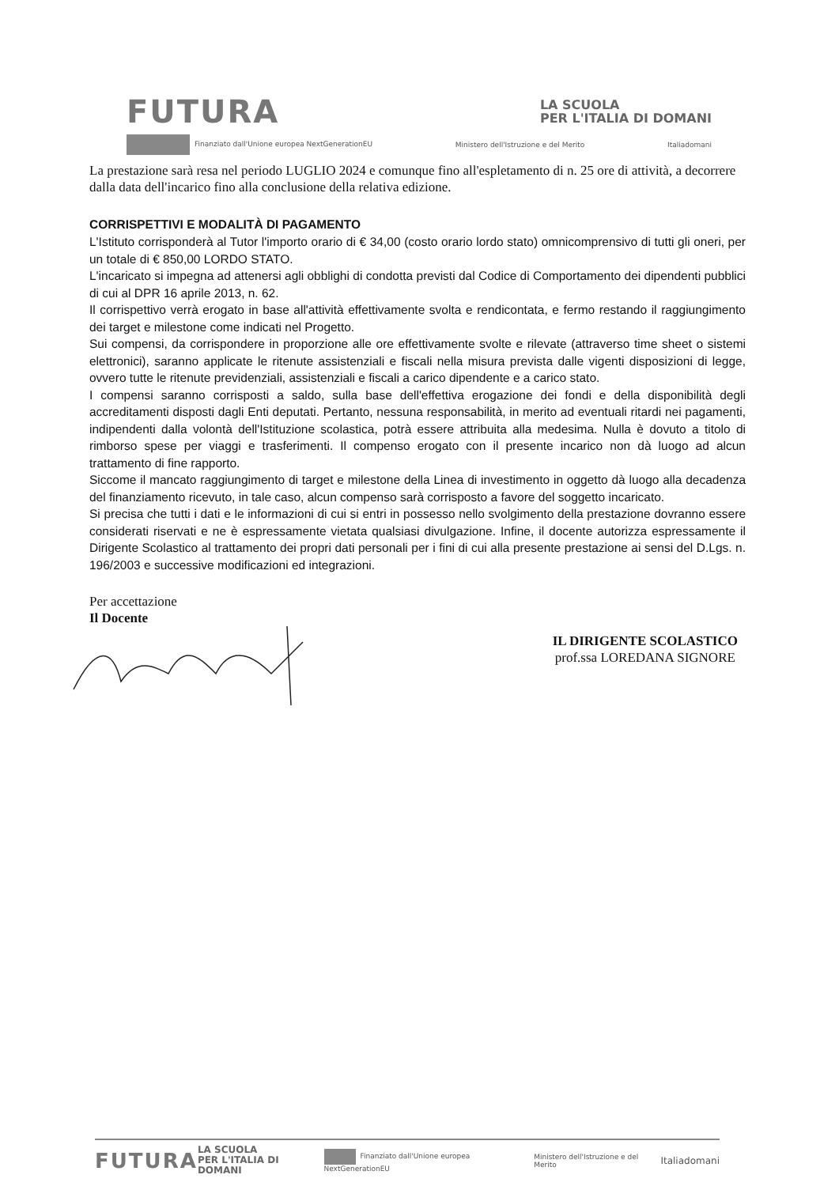FUTURA LA SCUOLA
PER L'ITALIA DI DOMANI
Finanziato dall'Unione europea NextGenerationEU Ministero dell'Istruzione e del Merito Italiadomani
La prestazione sarà resa nel periodo LUGLIO 2024 e comunque fino all'espletamento di n. 25 ore di attività, a decorrere dalla data dell'incarico fino alla conclusione della relativa edizione.
CORRISPETTIVI E MODALITÀ DI PAGAMENTO
L'Istituto corrisponderà al Tutor l'importo orario di € 34,00 (costo orario lordo stato) omnicomprensivo di tutti gli oneri, per un totale di € 850,00 LORDO STATO.
L'incaricato si impegna ad attenersi agli obblighi di condotta previsti dal Codice di Comportamento dei dipendenti pubblici di cui al DPR 16 aprile 2013, n. 62.
Il corrispettivo verrà erogato in base all'attività effettivamente svolta e rendicontata, e fermo restando il raggiungimento dei target e milestone come indicati nel Progetto.
Sui compensi, da corrispondere in proporzione alle ore effettivamente svolte e rilevate (attraverso time sheet o sistemi elettronici), saranno applicate le ritenute assistenziali e fiscali nella misura prevista dalle vigenti disposizioni di legge, ovvero tutte le ritenute previdenziali, assistenziali e fiscali a carico dipendente e a carico stato.
I compensi saranno corrisposti a saldo, sulla base dell'effettiva erogazione dei fondi e della disponibilità degli accreditamenti disposti dagli Enti deputati. Pertanto, nessuna responsabilità, in merito ad eventuali ritardi nei pagamenti, indipendenti dalla volontà dell'Istituzione scolastica, potrà essere attribuita alla medesima. Nulla è dovuto a titolo di rimborso spese per viaggi e trasferimenti. Il compenso erogato con il presente incarico non dà luogo ad alcun trattamento di fine rapporto.
Siccome il mancato raggiungimento di target e milestone della Linea di investimento in oggetto dà luogo alla decadenza del finanziamento ricevuto, in tale caso, alcun compenso sarà corrisposto a favore del soggetto incaricato.
Si precisa che tutti i dati e le informazioni di cui si entri in possesso nello svolgimento della prestazione dovranno essere considerati riservati e ne è espressamente vietata qualsiasi divulgazione. Infine, il docente autorizza espressamente il Dirigente Scolastico al trattamento dei propri dati personali per i fini di cui alla presente prestazione ai sensi del D.Lgs. n. 196/2003 e successive modificazioni ed integrazioni.
Per accettazione
Il Docente
IL DIRIGENTE SCOLASTICO
prof.ssa LOREDANA SIGNORE
FUTURA LA SCUOLA
PER L'ITALIA DI DOMANI Finanziato dall'Unione europea NextGenerationEU Ministero dell'Istruzione e del Merito Italiadomani